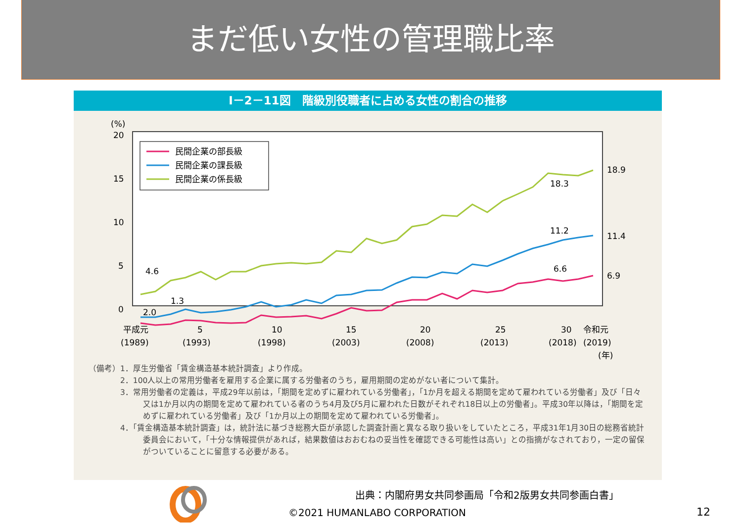まだ低い女性の管理職比率
I－2－11図　階級別役職者に占める女性の割合の推移
(%)
20
15
10
5
0
民間企業の部長級
民間企業の課長級
民間企業の係長級
18.9
18.3
11.2
11.4
6.6
6.9
4.6
1.3
2.0
平成元
(1989)
5
(1993)
10
(1998)
15
(2003)
20
(2008)
25
(2013)
30
令和元
(2018)
(2019)
(年)
（備考）1．厚生労働省「賃金構造基本統計調査」より作成。
　　　　2．100人以上の常用労働者を雇用する企業に属する労働者のうち，雇用期間の定めがない者について集計。
　　　　3．常用労働者の定義は，平成29年以前は，「期間を定めずに雇われている労働者」，「1か月を超える期間を定めて雇われている労働者」及び「日々又は1か月以内の期間を定めて雇われている者のうち4月及び5月に雇われた日数がそれぞれ18日以上の労働者」。平成30年以降は，「期間を定めずに雇われている労働者」及び「1か月以上の期間を定めて雇われている労働者」。
　　　　4．「賃金構造基本統計調査」は，統計法に基づき総務大臣が承認した調査計画と異なる取り扱いをしていたところ，平成31年1月30日の総務省統計委員会において，「十分な情報提供があれば，結果数値はおおむねの妥当性を確認できる可能性は高い」との指摘がなされており，一定の留保がついていることに留意する必要がある。
出典：内閣府男女共同参画局「令和2版男女共同参画白書」
©2021 HUMANLABO CORPORATION 12